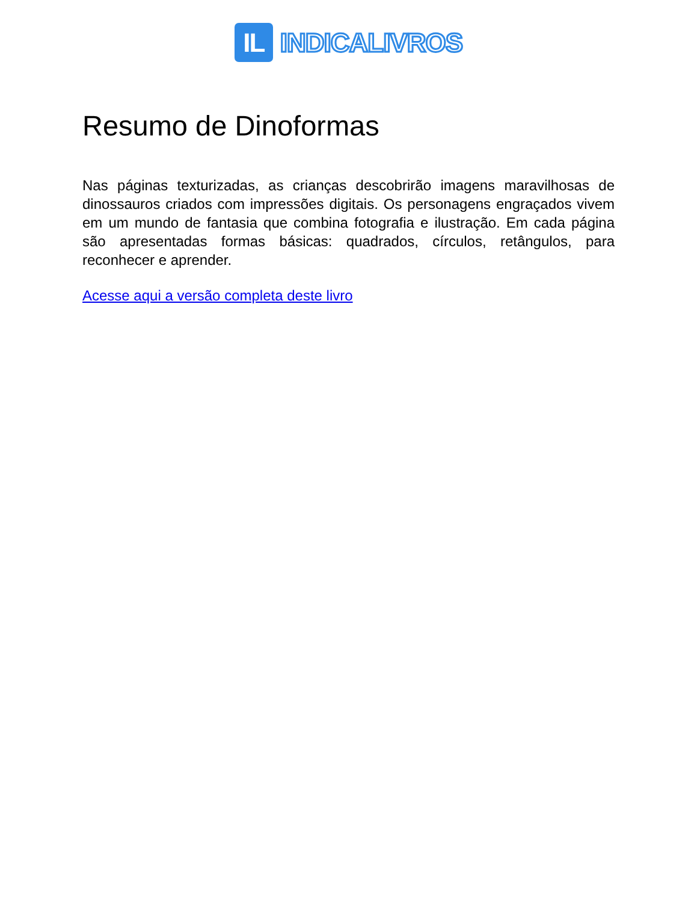IL
INDICALIVROS
Resumo de Dinoformas
Nas páginas texturizadas, as crianças descobrirão imagens maravilhosas de dinossauros criados com impressões digitais. Os personagens engraçados vivem em um mundo de fantasia que combina fotografia e ilustração. Em cada página são apresentadas formas básicas: quadrados, círculos, retângulos, para reconhecer e aprender.
Acesse aqui a versão completa deste livro